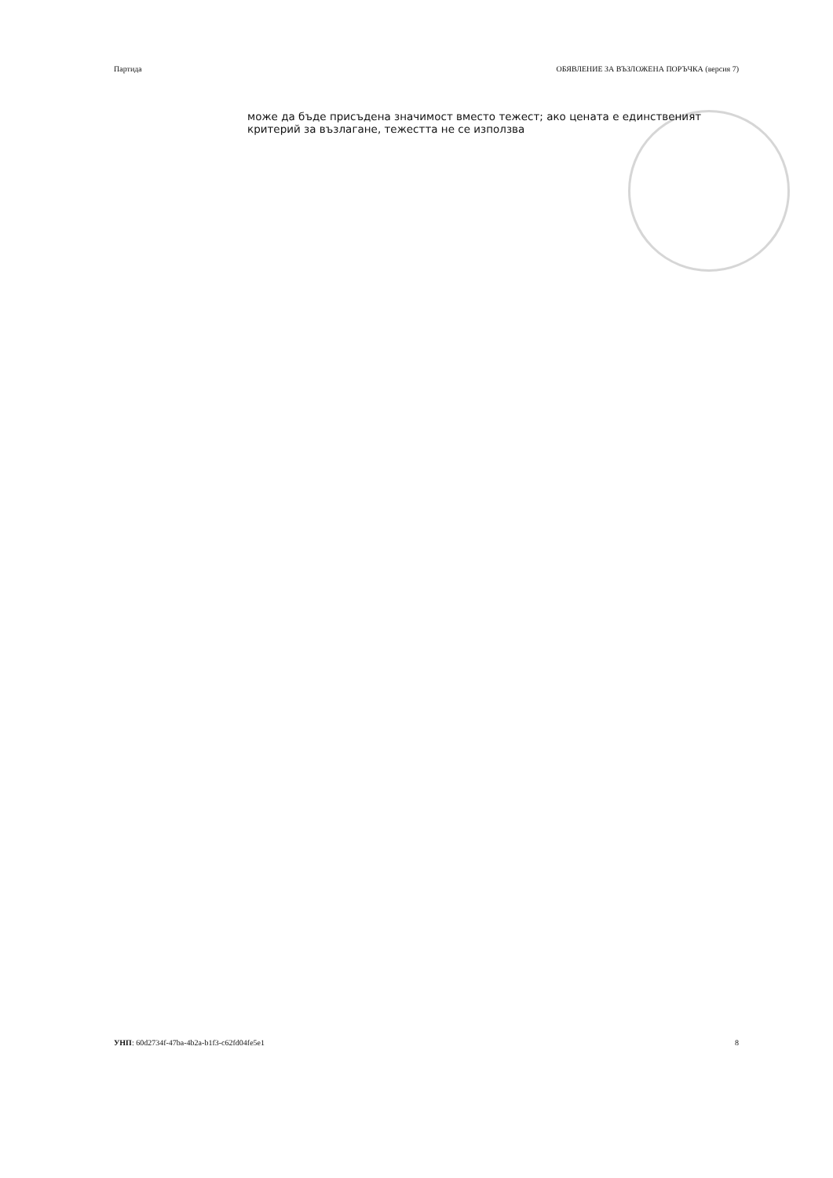Партида ОБЯВЛЕНИЕ ЗА ВЪЗЛОЖЕНА ПОРЪЧКА (версия 7)
може да бъде присъдена значимост вместо тежест; ако цената е единственият критерий за възлагане, тежестта не се използва
УНП: 60d2734f-47ba-4b2a-b1f3-c62fd04fe5e1 8